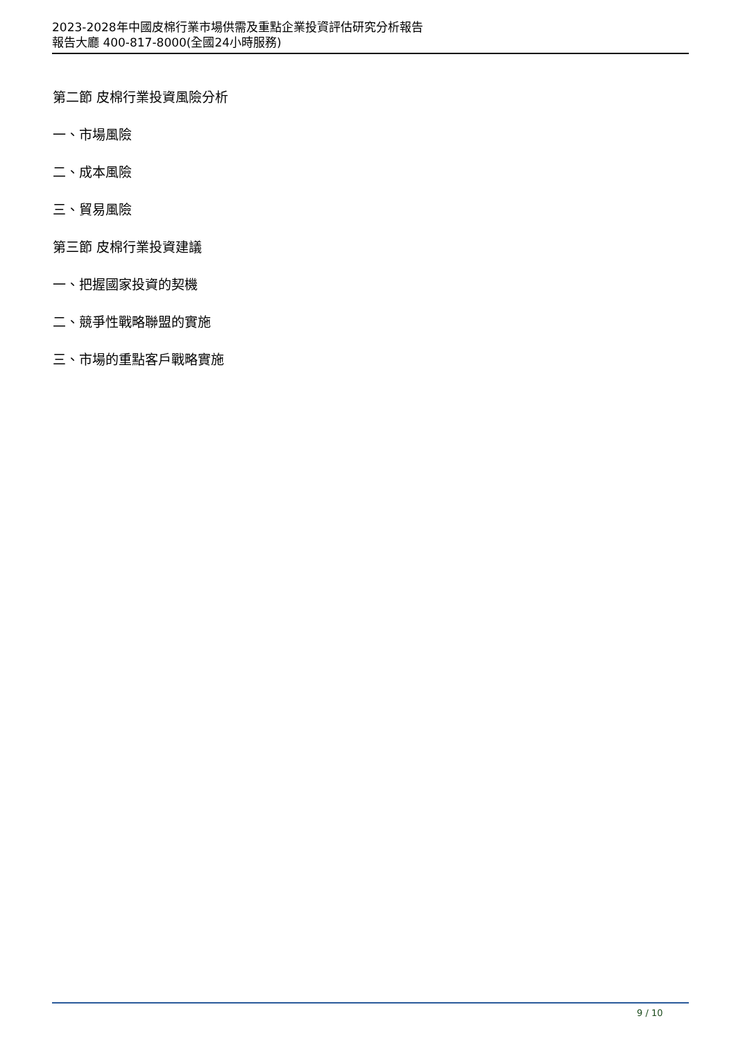2023-2028年中國皮棉行業市場供需及重點企業投資評估研究分析報告
報告大廳 400-817-8000(全國24小時服務)
第二節 皮棉行業投資風險分析
一、市場風險
二、成本風險
三、貿易風險
第三節 皮棉行業投資建議
一、把握國家投資的契機
二、競爭性戰略聯盟的實施
三、市場的重點客戶戰略實施
9 / 10